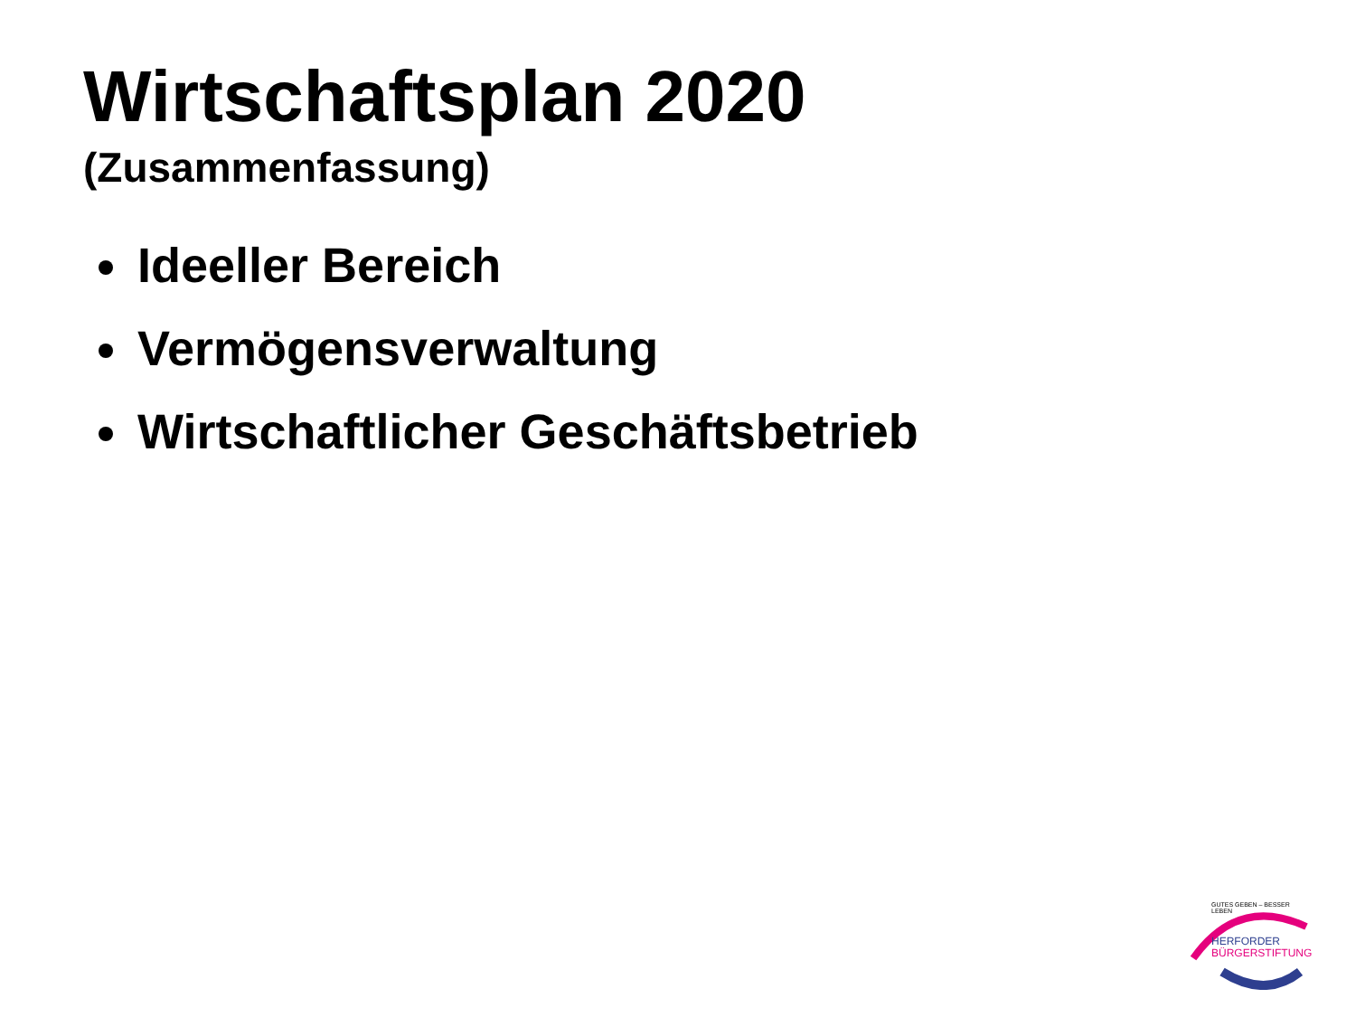Wirtschaftsplan 2020
(Zusammenfassung)
Ideeller Bereich
Vermögensverwaltung
Wirtschaftlicher Geschäftsbetrieb
GUTES GEBEN – BESSER LEBEN
HERFORDER
BÜRGERSTIFTUNG